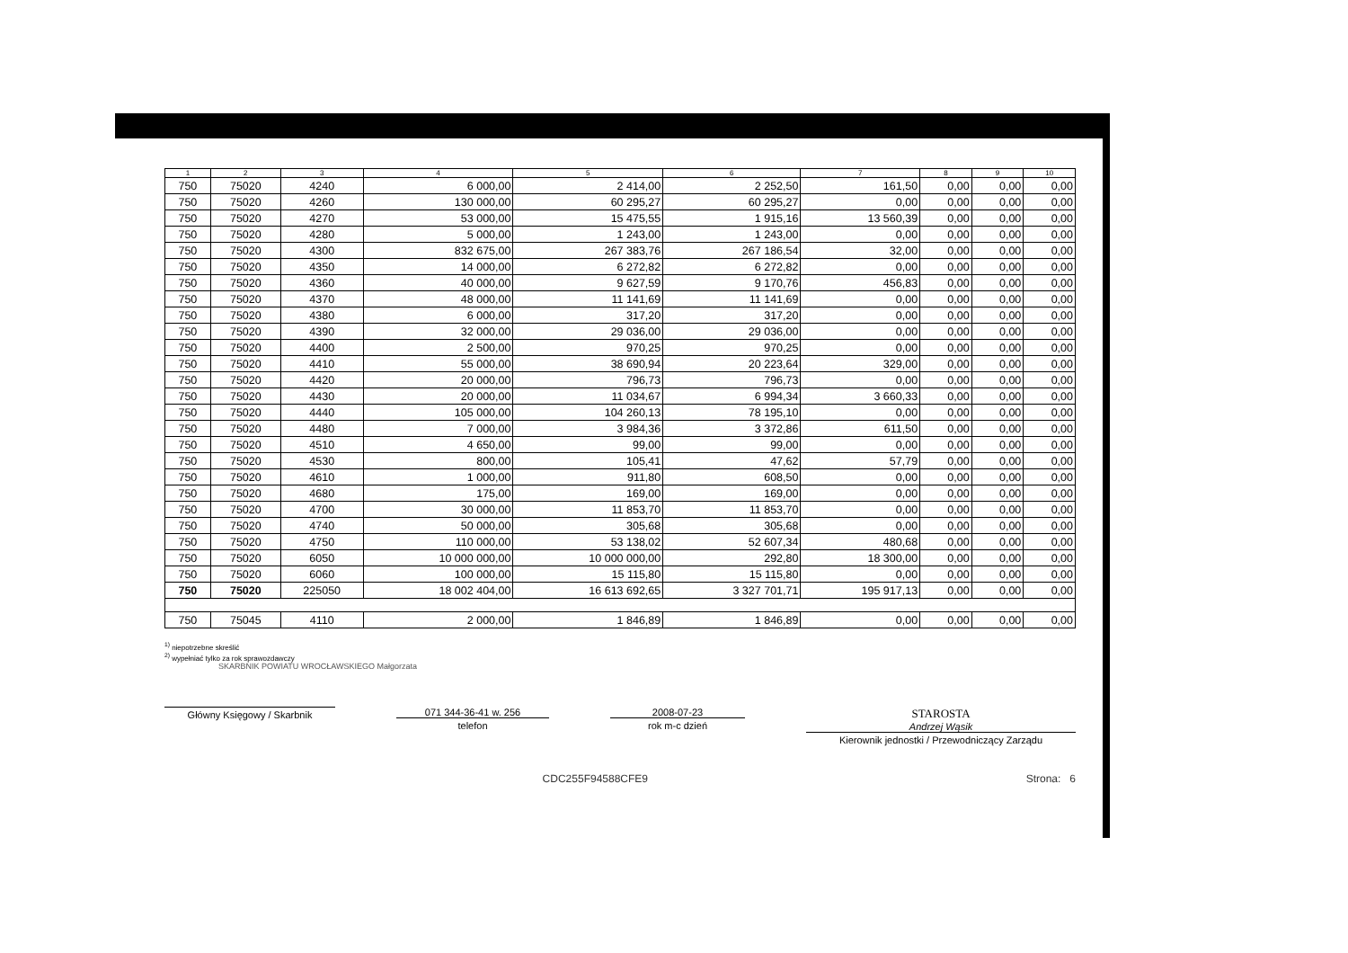| 1 | 2 | 3 | 4 | 5 | 6 | 7 | 8 | 9 | 10 |
| --- | --- | --- | --- | --- | --- | --- | --- | --- | --- |
| 750 | 75020 | 4240 | 6 000,00 | 2 414,00 | 2 252,50 | 161,50 | 0,00 | 0,00 | 0,00 |
| 750 | 75020 | 4260 | 130 000,00 | 60 295,27 | 60 295,27 | 0,00 | 0,00 | 0,00 | 0,00 |
| 750 | 75020 | 4270 | 53 000,00 | 15 475,55 | 1 915,16 | 13 560,39 | 0,00 | 0,00 | 0,00 |
| 750 | 75020 | 4280 | 5 000,00 | 1 243,00 | 1 243,00 | 0,00 | 0,00 | 0,00 | 0,00 |
| 750 | 75020 | 4300 | 832 675,00 | 267 383,76 | 267 186,54 | 32,00 | 0,00 | 0,00 | 0,00 |
| 750 | 75020 | 4350 | 14 000,00 | 6 272,82 | 6 272,82 | 0,00 | 0,00 | 0,00 | 0,00 |
| 750 | 75020 | 4360 | 40 000,00 | 9 627,59 | 9 170,76 | 456,83 | 0,00 | 0,00 | 0,00 |
| 750 | 75020 | 4370 | 48 000,00 | 11 141,69 | 11 141,69 | 0,00 | 0,00 | 0,00 | 0,00 |
| 750 | 75020 | 4380 | 6 000,00 | 317,20 | 317,20 | 0,00 | 0,00 | 0,00 | 0,00 |
| 750 | 75020 | 4390 | 32 000,00 | 29 036,00 | 29 036,00 | 0,00 | 0,00 | 0,00 | 0,00 |
| 750 | 75020 | 4400 | 2 500,00 | 970,25 | 970,25 | 0,00 | 0,00 | 0,00 | 0,00 |
| 750 | 75020 | 4410 | 55 000,00 | 38 690,94 | 20 223,64 | 329,00 | 0,00 | 0,00 | 0,00 |
| 750 | 75020 | 4420 | 20 000,00 | 796,73 | 796,73 | 0,00 | 0,00 | 0,00 | 0,00 |
| 750 | 75020 | 4430 | 20 000,00 | 11 034,67 | 6 994,34 | 3 660,33 | 0,00 | 0,00 | 0,00 |
| 750 | 75020 | 4440 | 105 000,00 | 104 260,13 | 78 195,10 | 0,00 | 0,00 | 0,00 | 0,00 |
| 750 | 75020 | 4480 | 7 000,00 | 3 984,36 | 3 372,86 | 611,50 | 0,00 | 0,00 | 0,00 |
| 750 | 75020 | 4510 | 4 650,00 | 99,00 | 99,00 | 0,00 | 0,00 | 0,00 | 0,00 |
| 750 | 75020 | 4530 | 800,00 | 105,41 | 47,62 | 57,79 | 0,00 | 0,00 | 0,00 |
| 750 | 75020 | 4610 | 1 000,00 | 911,80 | 608,50 | 0,00 | 0,00 | 0,00 | 0,00 |
| 750 | 75020 | 4680 | 175,00 | 169,00 | 169,00 | 0,00 | 0,00 | 0,00 | 0,00 |
| 750 | 75020 | 4700 | 30 000,00 | 11 853,70 | 11 853,70 | 0,00 | 0,00 | 0,00 | 0,00 |
| 750 | 75020 | 4740 | 50 000,00 | 305,68 | 305,68 | 0,00 | 0,00 | 0,00 | 0,00 |
| 750 | 75020 | 4750 | 110 000,00 | 53 138,02 | 52 607,34 | 480,68 | 0,00 | 0,00 | 0,00 |
| 750 | 75020 | 6050 | 10 000 000,00 | 10 000 000,00 | 292,80 | 18 300,00 | 0,00 | 0,00 | 0,00 |
| 750 | 75020 | 6060 | 100 000,00 | 15 115,80 | 15 115,80 | 0,00 | 0,00 | 0,00 | 0,00 |
| 750 | 75020 | 225050 | 18 002 404,00 | 16 613 692,65 | 3 327 701,71 | 195 917,13 | 0,00 | 0,00 | 0,00 |
| 750 | 75045 | 4110 | 2 000,00 | 1 846,89 | 1 846,89 | 0,00 | 0,00 | 0,00 | 0,00 |
<sup>1)</sup> niepotrzebne skreślić
<sup>2)</sup> wypełniać tylko za rok sprawozdawczy
SKARBNIK POWIATU WROCŁAWSKIEGO Małgorzata
Główny Księgowy / Skarbnik 071 344-36-41 w. 256
telefon
2008-07-23
rok m-c dzień
STAROSTA
Andrzej Wąsik
Kierownik jednostki / Przewodniczący Zarządu
CDC255F94588CFE9 Strona: 6